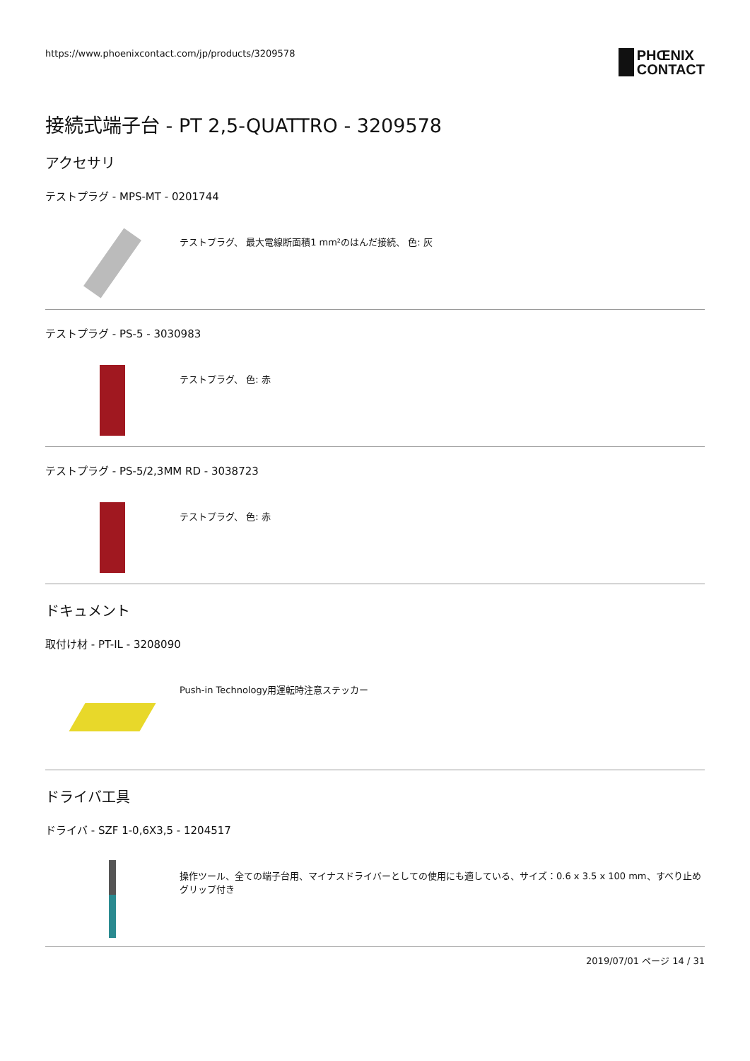https://www.phoenixcontact.com/jp/products/3209578
PHŒNIX
CONTACT
接続式端子台 - PT 2,5-QUATTRO - 3209578
アクセサリ
テストプラグ - MPS-MT - 0201744
テストプラグ、 最大電線断面積1 mm²のはんだ接続、 色: 灰
テストプラグ - PS-5 - 3030983
テストプラグ、 色: 赤
テストプラグ - PS-5/2,3MM RD - 3038723
テストプラグ、 色: 赤
ドキュメント
取付け材 - PT-IL - 3208090
Push-in Technology用運転時注意ステッカー
ドライバ工具
ドライバ - SZF 1-0,6X3,5 - 1204517
操作ツール、全ての端子台用、マイナスドライバーとしての使用にも適している、サイズ：0.6 x 3.5 x 100 mm、すべり止めグリップ付き
2019/07/01 ページ 14 / 31